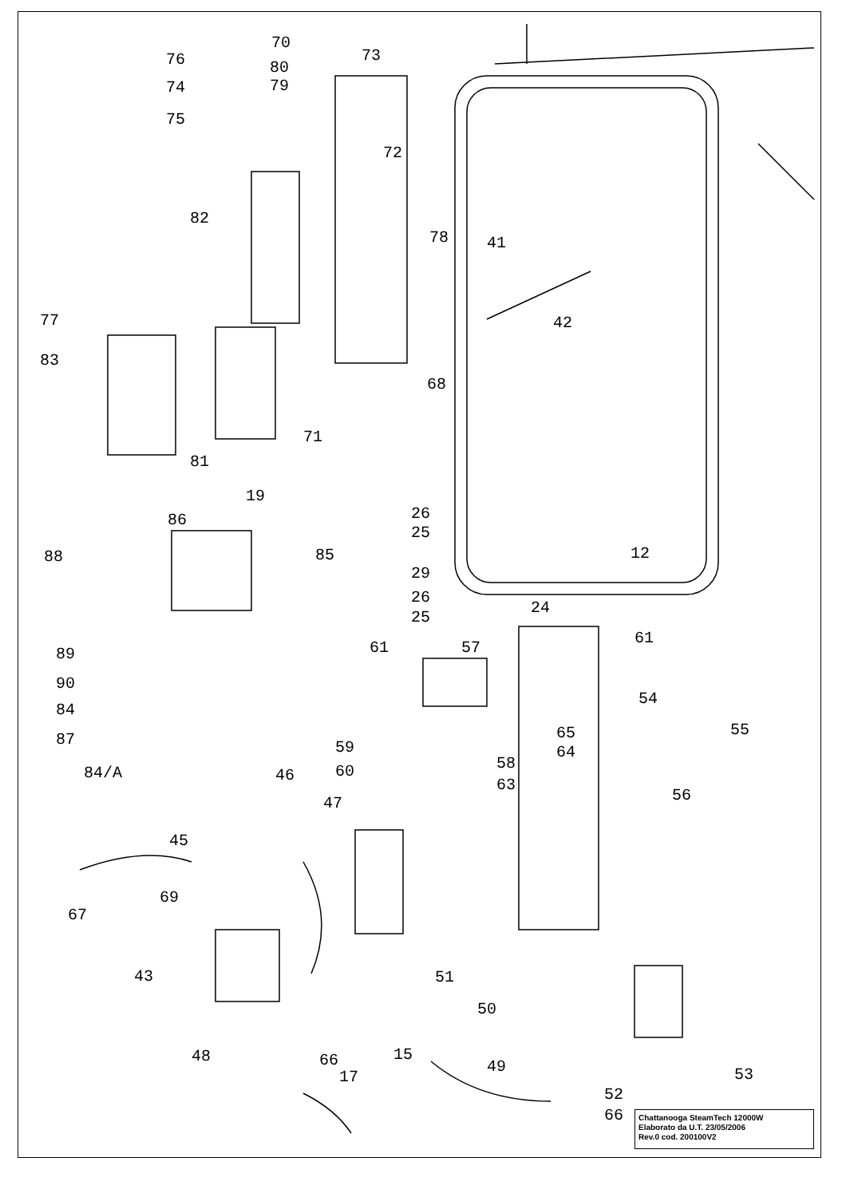70
73 76 80
79 74
75
72
82
78 41
77 42
83
68
71
81
19
26 86
25
12 88 85
29
26
24
25
61 57
61
89
90
54
84
65 55
87 59 64
58
84/A 60 46
63
56 47
45
69
67
51 43
50
15 48 66 49 53 17
52
66
Chattanooga SteamTech 12000W
Elaborato da U.T. 23/05/2006
Rev.0 cod. 200100V2